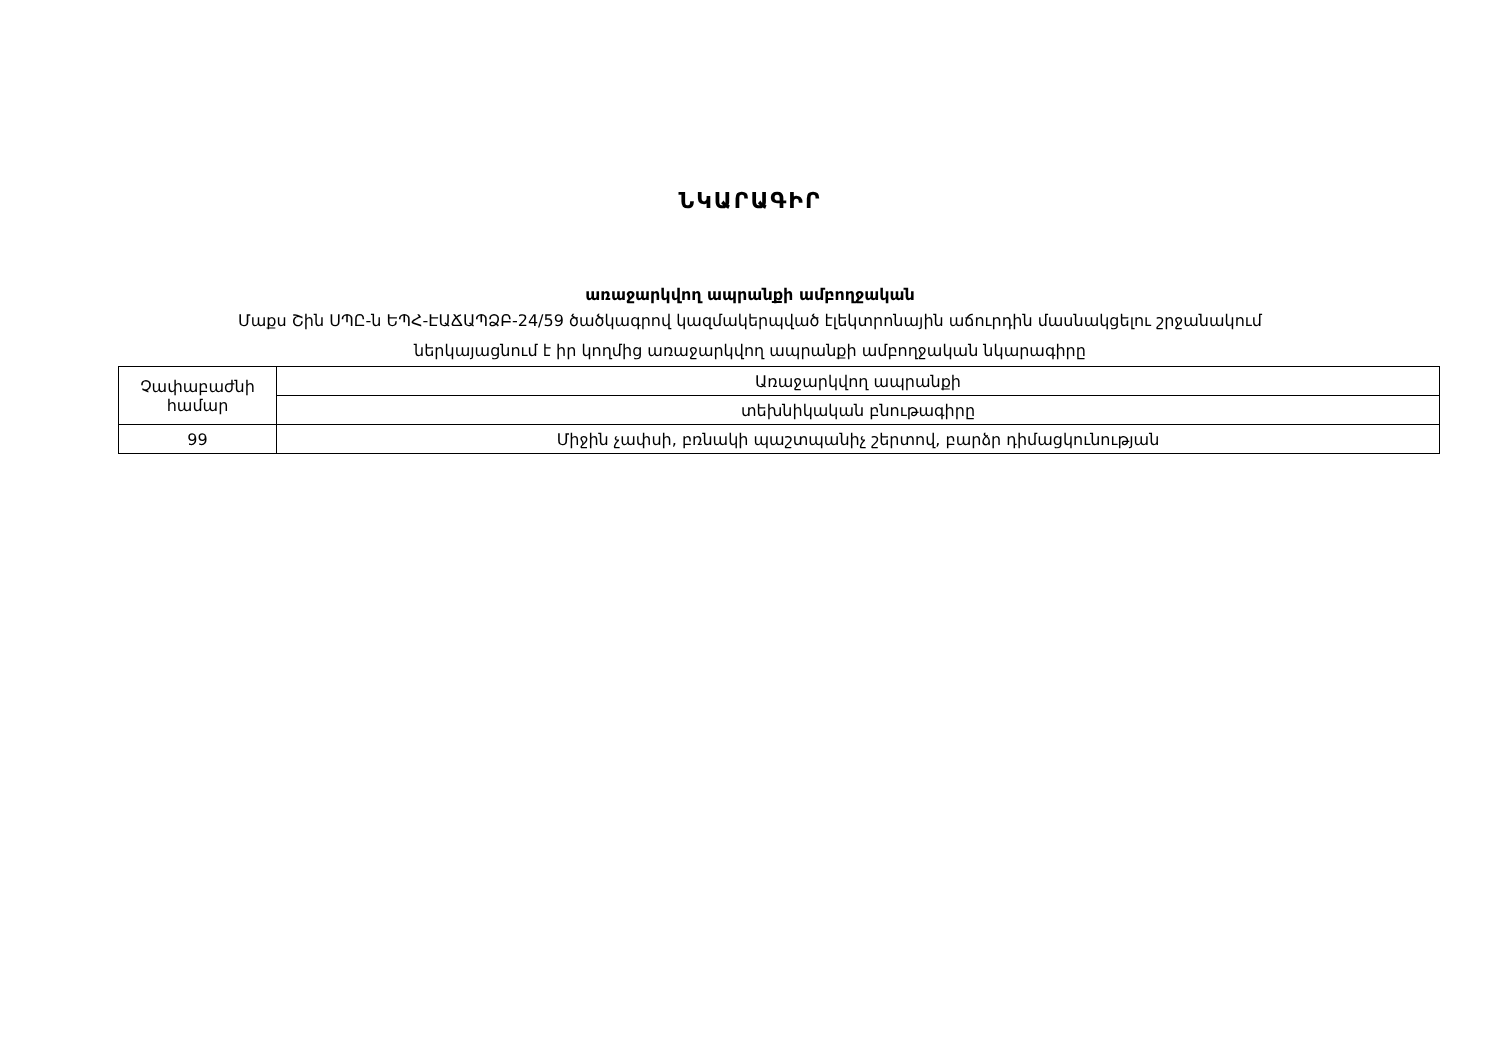ՆԿԱՐԱԳԻՐ
առաջարկվող ապրանքի ամբողջական
Մաքս Շին ՍՊԸ-ն ԵՊՀ-ԷԱՃԱՊՁԲ-24/59 ծածկագրով կազմակերպված էլեկտրոնային աճուրդին մասնակցելու շրջանակում
ներկայացնում է իր կողմից առաջարկվող ապրանքի ամբողջական նկարագիրը
| Չափաբաժնի համար | Առաջարկվող ապրանքի |
| | տեխնիկական բնութագիրը |
| 99 | Միջին չափսի, բռնակի պաշտպանիչ շերտով, բարձր դիմացկունության |